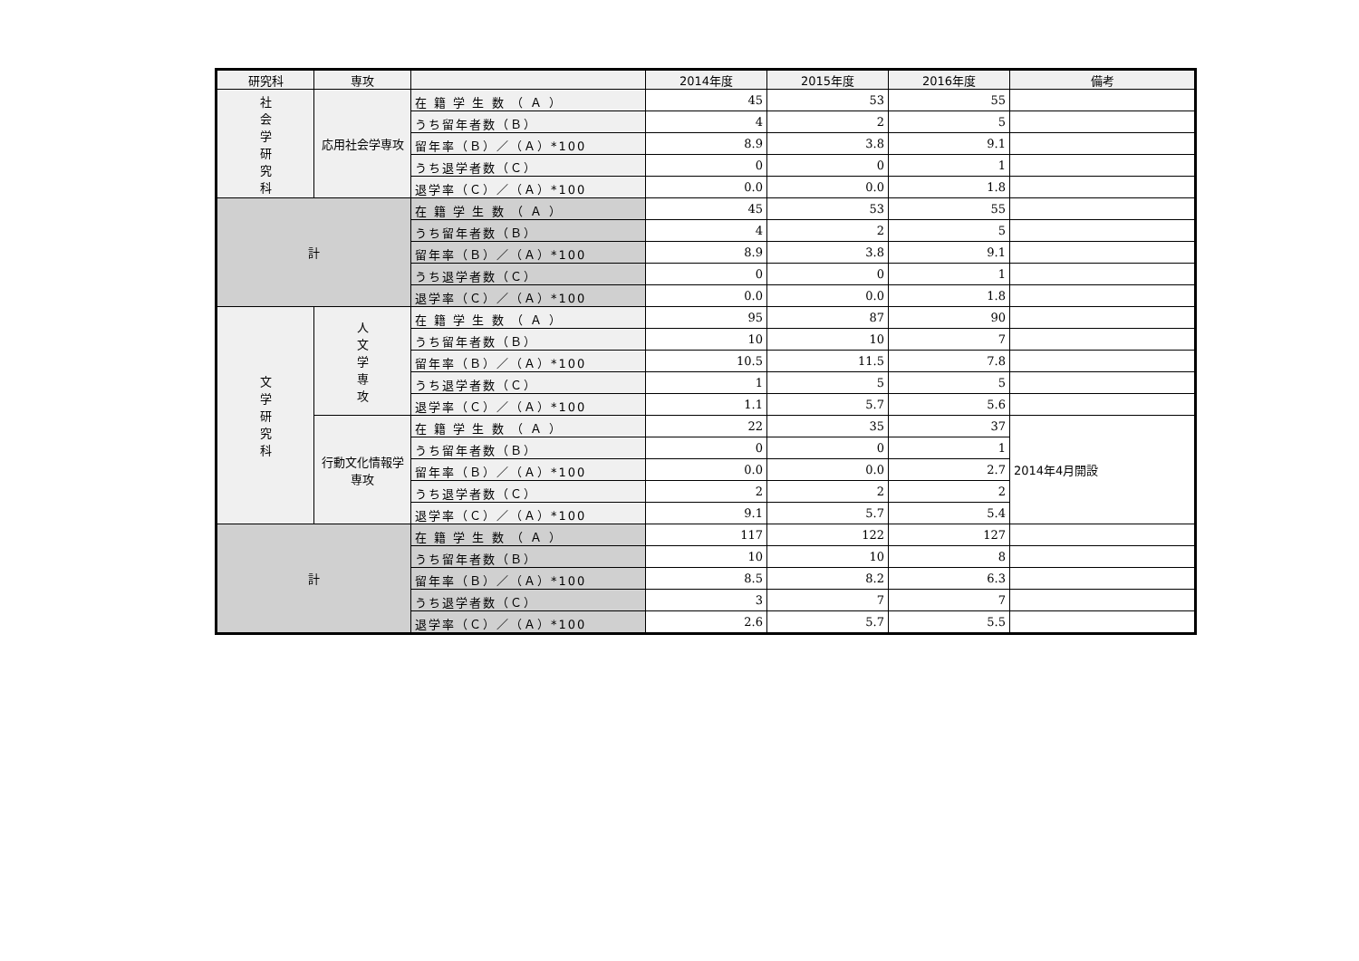| 研究科 | 専攻 | | 2014年度 | 2015年度 | 2016年度 | 備考 |
| --- | --- | --- | --- | --- | --- | --- |
| 社 会 学 研 究 科 | 応用社会学専攻 | 在 籍 学 生 数 （ Ａ ） | 45 | 53 | 55 | |
| | | うち留年者数（Ｂ） | 4 | 2 | 5 | |
| | | 留年率（Ｂ）／（Ａ）*100 | 8.9 | 3.8 | 9.1 | |
| | | うち退学者数（Ｃ） | 0 | 0 | 1 | |
| | | 退学率（Ｃ）／（Ａ）*100 | 0.0 | 0.0 | 1.8 | |
| 計 | | 在 籍 学 生 数 （ Ａ ） | 45 | 53 | 55 | |
| | | うち留年者数（Ｂ） | 4 | 2 | 5 | |
| | | 留年率（Ｂ）／（Ａ）*100 | 8.9 | 3.8 | 9.1 | |
| | | うち退学者数（Ｃ） | 0 | 0 | 1 | |
| | | 退学率（Ｃ）／（Ａ）*100 | 0.0 | 0.0 | 1.8 | |
| 文 学 研 究 科 | 人 文 学 専 攻 | 在 籍 学 生 数 （ Ａ ） | 95 | 87 | 90 | |
| | | うち留年者数（Ｂ） | 10 | 10 | 7 | |
| | | 留年率（Ｂ）／（Ａ）*100 | 10.5 | 11.5 | 7.8 | |
| | | うち退学者数（Ｃ） | 1 | 5 | 5 | |
| | | 退学率（Ｃ）／（Ａ）*100 | 1.1 | 5.7 | 5.6 | |
| | 行動文化情報学専攻 | 在 籍 学 生 数 （ Ａ ） | 22 | 35 | 37 | 2014年4月開設 |
| | | うち留年者数（Ｂ） | 0 | 0 | 1 | |
| | | 留年率（Ｂ）／（Ａ）*100 | 0.0 | 0.0 | 2.7 | |
| | | うち退学者数（Ｃ） | 2 | 2 | 2 | |
| | | 退学率（Ｃ）／（Ａ）*100 | 9.1 | 5.7 | 5.4 | |
| 計 | | 在 籍 学 生 数 （ Ａ ） | 117 | 122 | 127 | |
| | | うち留年者数（Ｂ） | 10 | 10 | 8 | |
| | | 留年率（Ｂ）／（Ａ）*100 | 8.5 | 8.2 | 6.3 | |
| | | うち退学者数（Ｃ） | 3 | 7 | 7 | |
| | | 退学率（Ｃ）／（Ａ）*100 | 2.6 | 5.7 | 5.5 | |